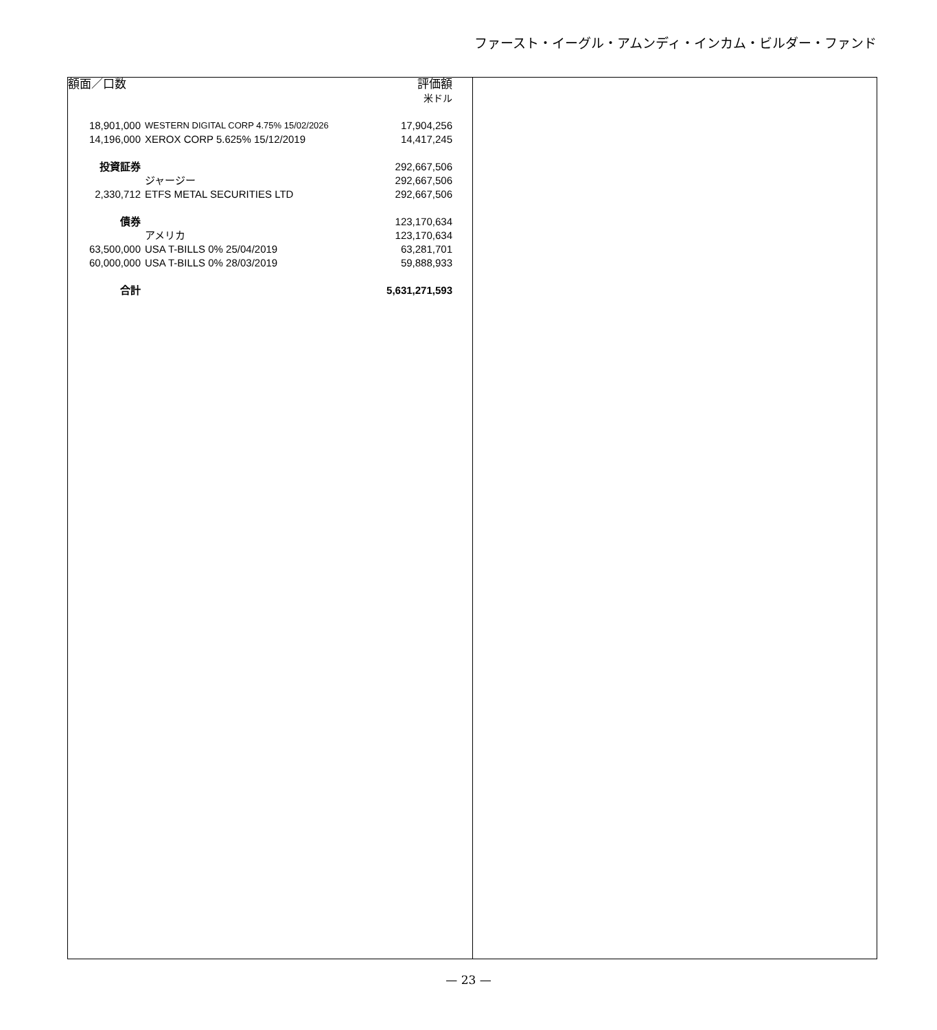ファースト・イーグル・アムンディ・インカム・ビルダー・ファンド
| 額面／口数 | | 評価額 |
| --- | --- | --- |
| | | 米ドル |
| 18,901,000 | WESTERN DIGITAL CORP 4.75% 15/02/2026 | 17,904,256 |
| 14,196,000 | XEROX CORP 5.625% 15/12/2019 | 14,417,245 |
| 投資証券 | | 292,667,506 |
| | ジャージー | 292,667,506 |
| 2,330,712 | ETFS METAL SECURITIES LTD | 292,667,506 |
| 債券 | | 123,170,634 |
| | アメリカ | 123,170,634 |
| 63,500,000 | USA T-BILLS 0% 25/04/2019 | 63,281,701 |
| 60,000,000 | USA T-BILLS 0% 28/03/2019 | 59,888,933 |
| 合計 | | 5,631,271,593 |
— 23 —